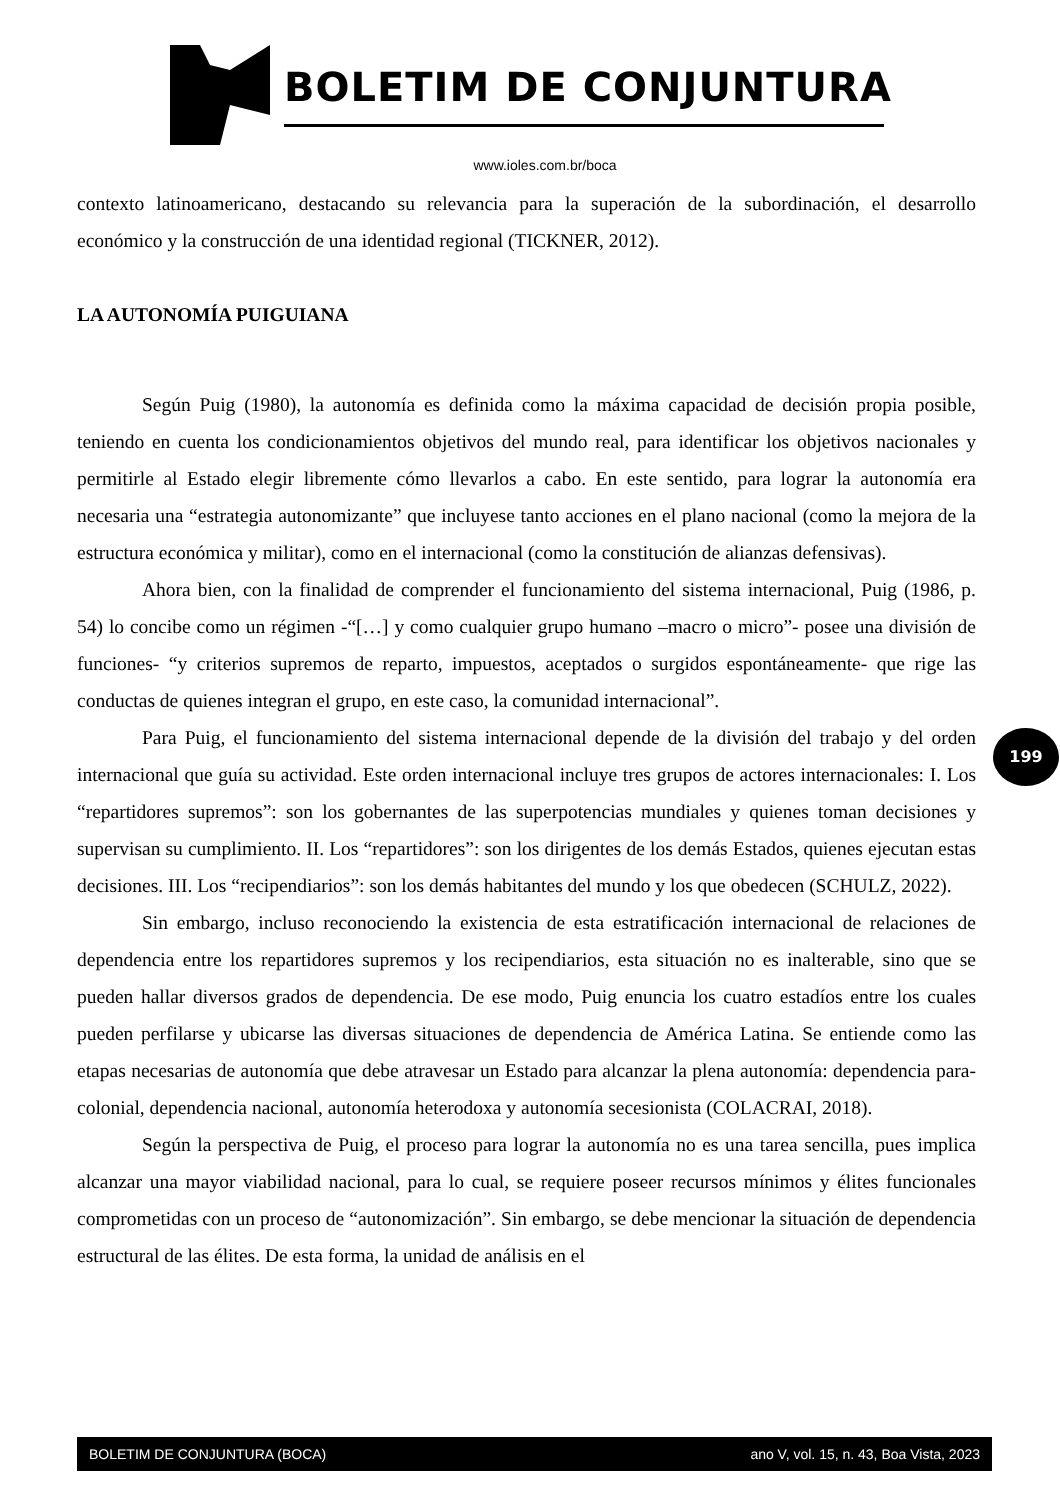BOLETIM DE CONJUNTURA
www.ioles.com.br/boca
contexto latinoamericano, destacando su relevancia para la superación de la subordinación, el desarrollo económico y la construcción de una identidad regional (TICKNER, 2012).
LA AUTONOMÍA PUIGUIANA
Según Puig (1980), la autonomía es definida como la máxima capacidad de decisión propia posible, teniendo en cuenta los condicionamientos objetivos del mundo real, para identificar los objetivos nacionales y permitirle al Estado elegir libremente cómo llevarlos a cabo. En este sentido, para lograr la autonomía era necesaria una “estrategia autonomizante” que incluyese tanto acciones en el plano nacional (como la mejora de la estructura económica y militar), como en el internacional (como la constitución de alianzas defensivas).
Ahora bien, con la finalidad de comprender el funcionamiento del sistema internacional, Puig (1986, p. 54) lo concibe como un régimen -“[…] y como cualquier grupo humano –macro o micro”- posee una división de funciones- “y criterios supremos de reparto, impuestos, aceptados o surgidos espontáneamente- que rige las conductas de quienes integran el grupo, en este caso, la comunidad internacional”.
Para Puig, el funcionamiento del sistema internacional depende de la división del trabajo y del orden internacional que guía su actividad. Este orden internacional incluye tres grupos de actores internacionales: I. Los “repartidores supremos”: son los gobernantes de las superpotencias mundiales y quienes toman decisiones y supervisan su cumplimiento. II. Los “repartidores”: son los dirigentes de los demás Estados, quienes ejecutan estas decisiones. III. Los “recipendiarios”: son los demás habitantes del mundo y los que obedecen (SCHULZ, 2022).
Sin embargo, incluso reconociendo la existencia de esta estratificación internacional de relaciones de dependencia entre los repartidores supremos y los recipendiarios, esta situación no es inalterable, sino que se pueden hallar diversos grados de dependencia. De ese modo, Puig enuncia los cuatro estadíos entre los cuales pueden perfilarse y ubicarse las diversas situaciones de dependencia de América Latina. Se entiende como las etapas necesarias de autonomía que debe atravesar un Estado para alcanzar la plena autonomía: dependencia para-colonial, dependencia nacional, autonomía heterodoxa y autonomía secesionista (COLACRAI, 2018).
Según la perspectiva de Puig, el proceso para lograr la autonomía no es una tarea sencilla, pues implica alcanzar una mayor viabilidad nacional, para lo cual, se requiere poseer recursos mínimos y élites funcionales comprometidas con un proceso de “autonomización”. Sin embargo, se debe mencionar la situación de dependencia estructural de las élites. De esta forma, la unidad de análisis en el
199
BOLETIM DE CONJUNTURA (BOCA) ano V, vol. 15, n. 43, Boa Vista, 2023